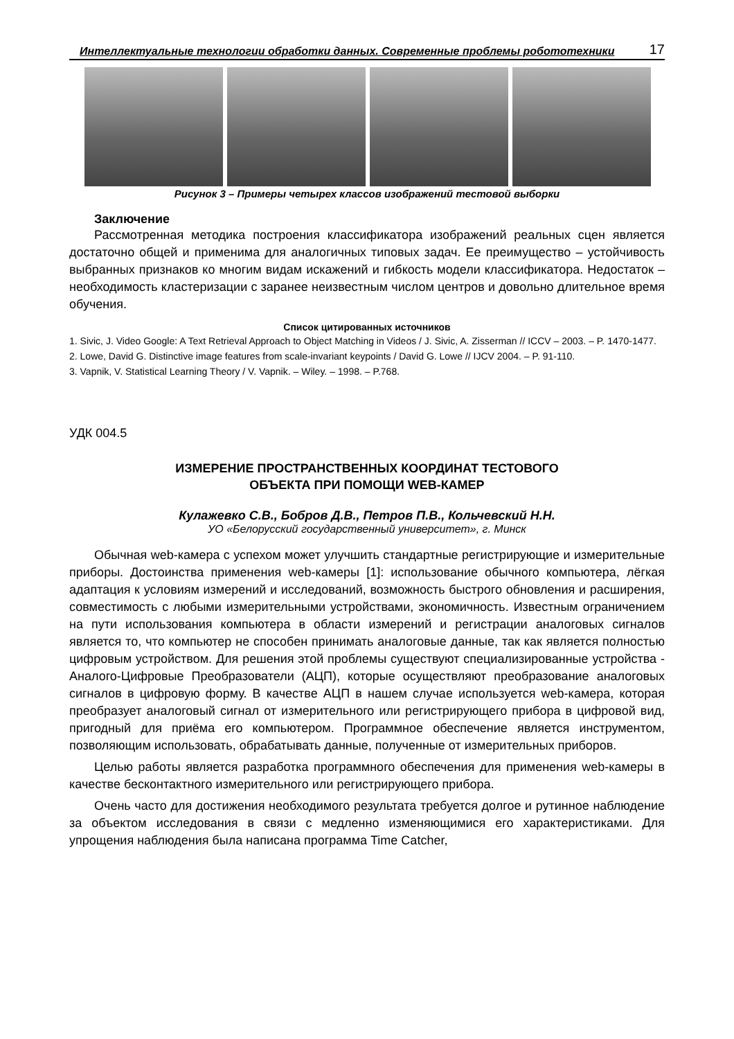Интеллектуальные технологии обработки данных. Современные проблемы робототехники 17
Рисунок 3 – Примеры четырех классов изображений тестовой выборки
Заключение
Рассмотренная методика построения классификатора изображений реальных сцен является достаточно общей и применима для аналогичных типовых задач. Ее преимущество – устойчивость выбранных признаков ко многим видам искажений и гибкость модели классификатора. Недостаток – необходимость кластеризации с заранее неизвестным числом центров и довольно длительное время обучения.
Список цитированных источников
1. Sivic, J. Video Google: A Text Retrieval Approach to Object Matching in Videos / J. Sivic, A. Zisserman // ICCV – 2003. – P. 1470-1477.
2. Lowe, David G. Distinctive image features from scale-invariant keypoints / David G. Lowe // IJCV 2004. – P. 91-110.
3. Vapnik, V. Statistical Learning Theory / V. Vapnik. – Wiley. – 1998. – P.768.
УДК 004.5
ИЗМЕРЕНИЕ ПРОСТРАНСТВЕННЫХ КООРДИНАТ ТЕСТОВОГО
ОБЪЕКТА ПРИ ПОМОЩИ WEB-КАМЕР
Кулажевко С.В., Бобров Д.В., Петров П.В., Кольчевский Н.Н.
УО «Белорусский государственный университет», г. Минск
Обычная web-камера с успехом может улучшить стандартные регистрирующие и измерительные приборы. Достоинства применения web-камеры [1]: использование обычного компьютера, лёгкая адаптация к условиям измерений и исследований, возможность быстрого обновления и расширения, совместимость с любыми измерительными устройствами, экономичность. Известным ограничением на пути использования компьютера в области измерений и регистрации аналоговых сигналов является то, что компьютер не способен принимать аналоговые данные, так как является полностью цифровым устройством. Для решения этой проблемы существуют специализированные устройства - Аналого-Цифровые Преобразователи (АЦП), которые осуществляют преобразование аналоговых сигналов в цифровую форму. В качестве АЦП в нашем случае используется web-камера, которая преобразует аналоговый сигнал от измерительного или регистрирующего прибора в цифровой вид, пригодный для приёма его компьютером. Программное обеспечение является инструментом, позволяющим использовать, обрабатывать данные, полученные от измерительных приборов.
Целью работы является разработка программного обеспечения для применения web-камеры в качестве бесконтактного измерительного или регистрирующего прибора.
Очень часто для достижения необходимого результата требуется долгое и рутинное наблюдение за объектом исследования в связи с медленно изменяющимися его характеристиками. Для упрощения наблюдения была написана программа Time Catcher,